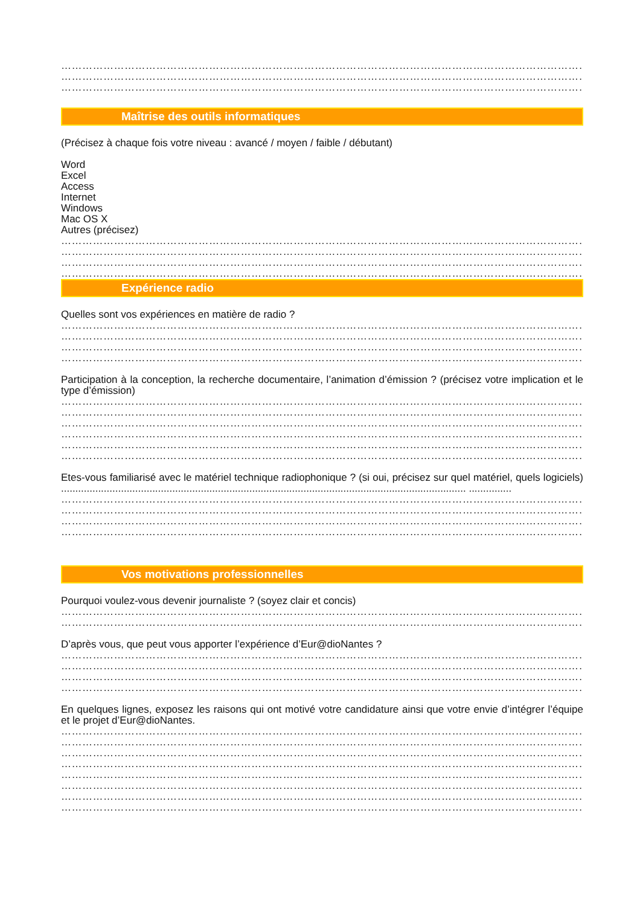……………………………………………………………………………………………………………………………………………
……………………………………………………………………………………………………………………………………………
……………………………………………………………………………………………………………………………………………
Maîtrise des outils informatiques
(Précisez à chaque fois votre niveau : avancé / moyen / faible / débutant)
Word
Excel
Access
Internet
Windows
Mac OS X
Autres (précisez)
……………………………………………………………………………………………………………………………………………
……………………………………………………………………………………………………………………………………………
……………………………………………………………………………………………………………………………………………
……………………………………………………………………………………………………………………………………………
Expérience radio
Quelles sont vos expériences en matière de radio ?
……………………………………………………………………………………………………………………………………………
……………………………………………………………………………………………………………………………………………
……………………………………………………………………………………………………………………………………………
……………………………………………………………………………………………………………………………………………
Participation à la conception, la recherche documentaire, l’animation d’émission ? (précisez votre implication et le type d’émission)
……………………………………………………………………………………………………………………………………………
……………………………………………………………………………………………………………………………………………
……………………………………………………………………………………………………………………………………………
……………………………………………………………………………………………………………………………………………
……………………………………………………………………………………………………………………………………………
……………………………………………………………………………………………………………………………………………
Etes-vous familiarisé avec le matériel technique radiophonique ? (si oui, précisez sur quel matériel, quels logiciels) .............................................................................................................................................. ...............
……………………………………………………………………………………………………………………………………………
……………………………………………………………………………………………………………………………………………
……………………………………………………………………………………………………………………………………………
……………………………………………………………………………………………………………………………………………
Vos motivations professionnelles
Pourquoi voulez-vous devenir journaliste ? (soyez clair et concis)
……………………………………………………………………………………………………………………………………………
……………………………………………………………………………………………………………………………………………
D’après vous, que peut vous apporter l’expérience d’Eur@dioNantes ?
……………………………………………………………………………………………………………………………………………
……………………………………………………………………………………………………………………………………………
……………………………………………………………………………………………………………………………………………
……………………………………………………………………………………………………………………………………………
En quelques lignes, exposez les raisons qui ont motivé votre candidature ainsi que votre envie d’intégrer l’équipe et le projet d’Eur@dioNantes.
……………………………………………………………………………………………………………………………………………
……………………………………………………………………………………………………………………………………………
……………………………………………………………………………………………………………………………………………
……………………………………………………………………………………………………………………………………………
……………………………………………………………………………………………………………………………………………
……………………………………………………………………………………………………………………………………………
……………………………………………………………………………………………………………………………………………
……………………………………………………………………………………………………………………………………………